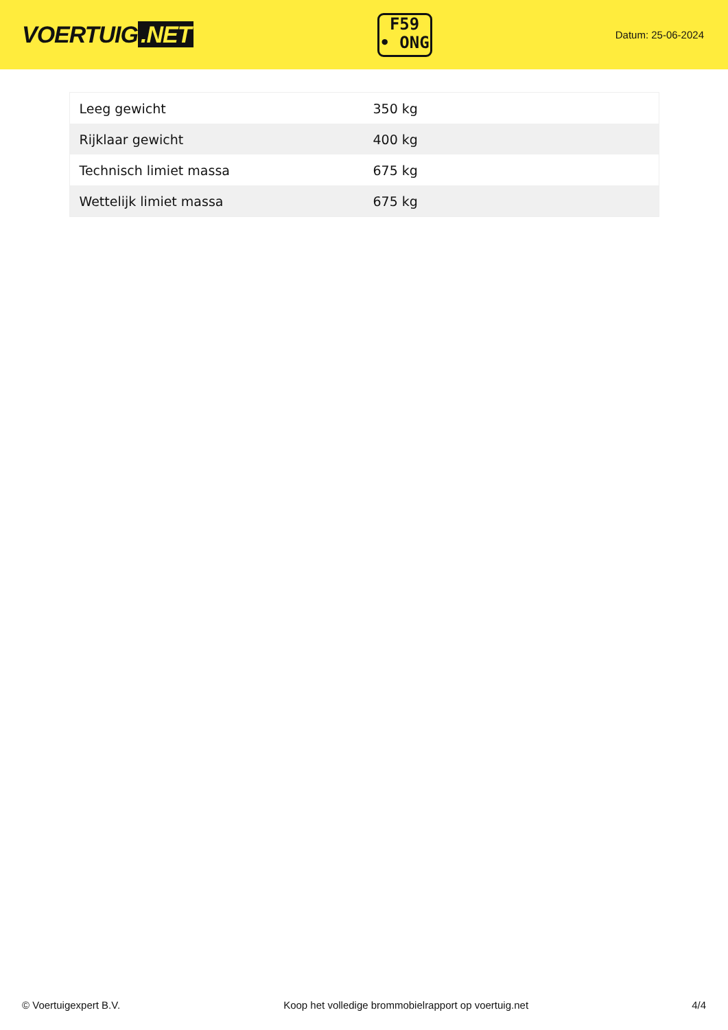VOERTUIG.NET
F59
• ONG
Datum: 25-06-2024
| Leeg gewicht | 350 kg |
| Rijklaar gewicht | 400 kg |
| Technisch limiet massa | 675 kg |
| Wettelijk limiet massa | 675 kg |
© Voertuigexpert B.V. Koop het volledige brommobielrapport op voertuig.net 4/4